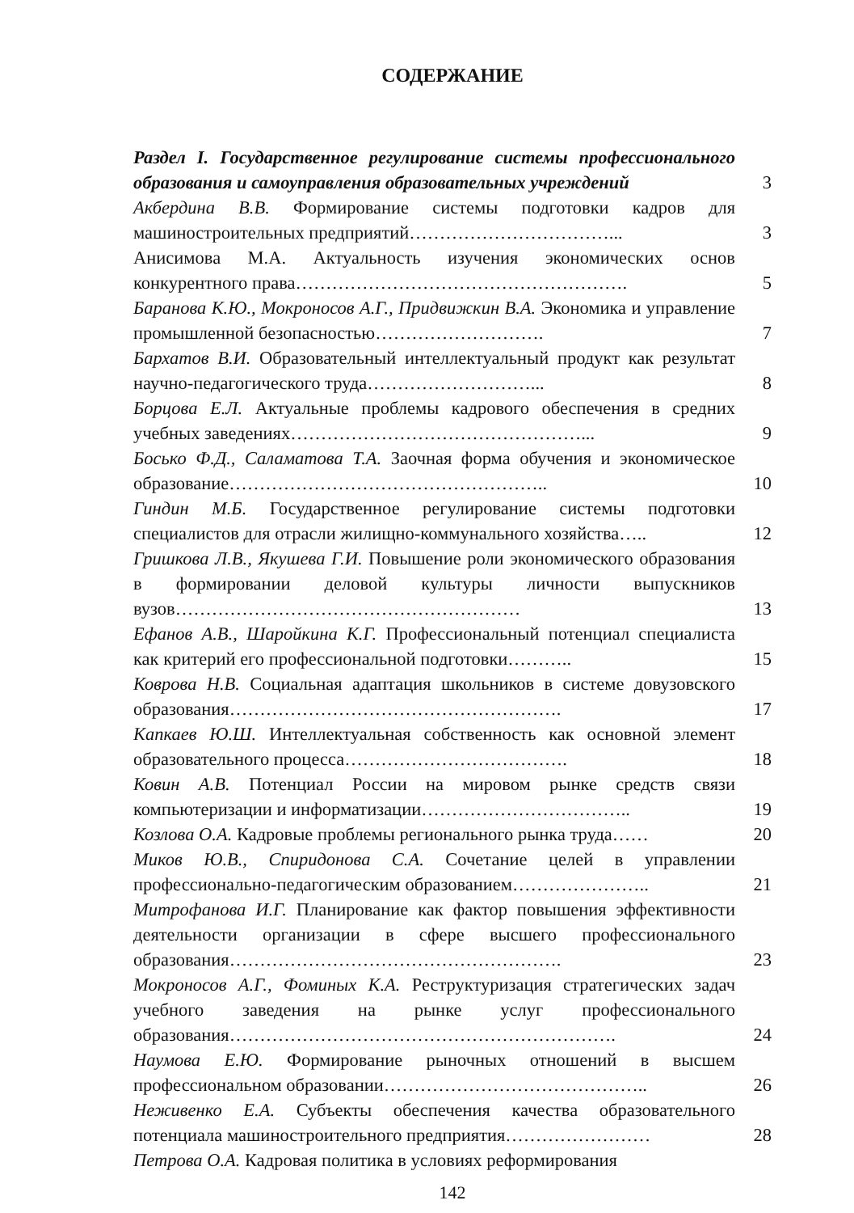СОДЕРЖАНИЕ
Раздел I. Государственное регулирование системы профессионального образования и самоуправления образовательных учреждений
3
Акбердина В.В. Формирование системы подготовки кадров для машиностроительных предприятий……………………………...
3
Анисимова М.А. Актуальность изучения экономических основ конкурентного права……………………………………………….
5
Баранова К.Ю., Мокроносов А.Г., Придвижкин В.А. Экономика и управление промышленной безопасностью……………………….
7
Бархатов В.И. Образовательный интеллектуальный продукт как результат научно-педагогического труда………………………...
8
Борцова Е.Л. Актуальные проблемы кадрового обеспечения в средних учебных заведениях…………………………………………...
9
Босько Ф.Д., Саламатова Т.А. Заочная форма обучения и экономическое образование……………………………………………..
10
Гиндин М.Б. Государственное регулирование системы подготовки специалистов для отрасли жилищно-коммунального хозяйства…..
12
Гришкова Л.В., Якушева Г.И. Повышение роли экономического образования в формировании деловой культуры личности выпускников вузов…………………………………………………
13
Ефанов А.В., Шаройкина К.Г. Профессиональный потенциал специалиста как критерий его профессиональной подготовки………..
15
Коврова Н.В. Социальная адаптация школьников в системе довузовского образования……………………………………………….
17
Капкаев Ю.Ш. Интеллектуальная собственность как основной элемент образовательного процесса……………………………….
18
Ковин А.В. Потенциал России на мировом рынке средств связи компьютеризации и информатизации……………………………..
19
Козлова О.А. Кадровые проблемы регионального рынка труда……
20
Миков Ю.В., Спиридонова С.А. Сочетание целей в управлении профессионально-педагогическим образованием…………………..
21
Митрофанова И.Г. Планирование как фактор повышения эффективности деятельности организации в сфере высшего профессионального образования……………………………………………….
23
Мокроносов А.Г., Фоминых К.А. Реструктуризация стратегических задач учебного заведения на рынке услуг профессионального образования……………………………………………………….
24
Наумова Е.Ю. Формирование рыночных отношений в высшем профессиональном образовании……………………………………..
26
Неживенко Е.А. Субъекты обеспечения качества образовательного потенциала машиностроительного предприятия……………………
28
Петрова О.А. Кадровая политика в условиях реформирования
142